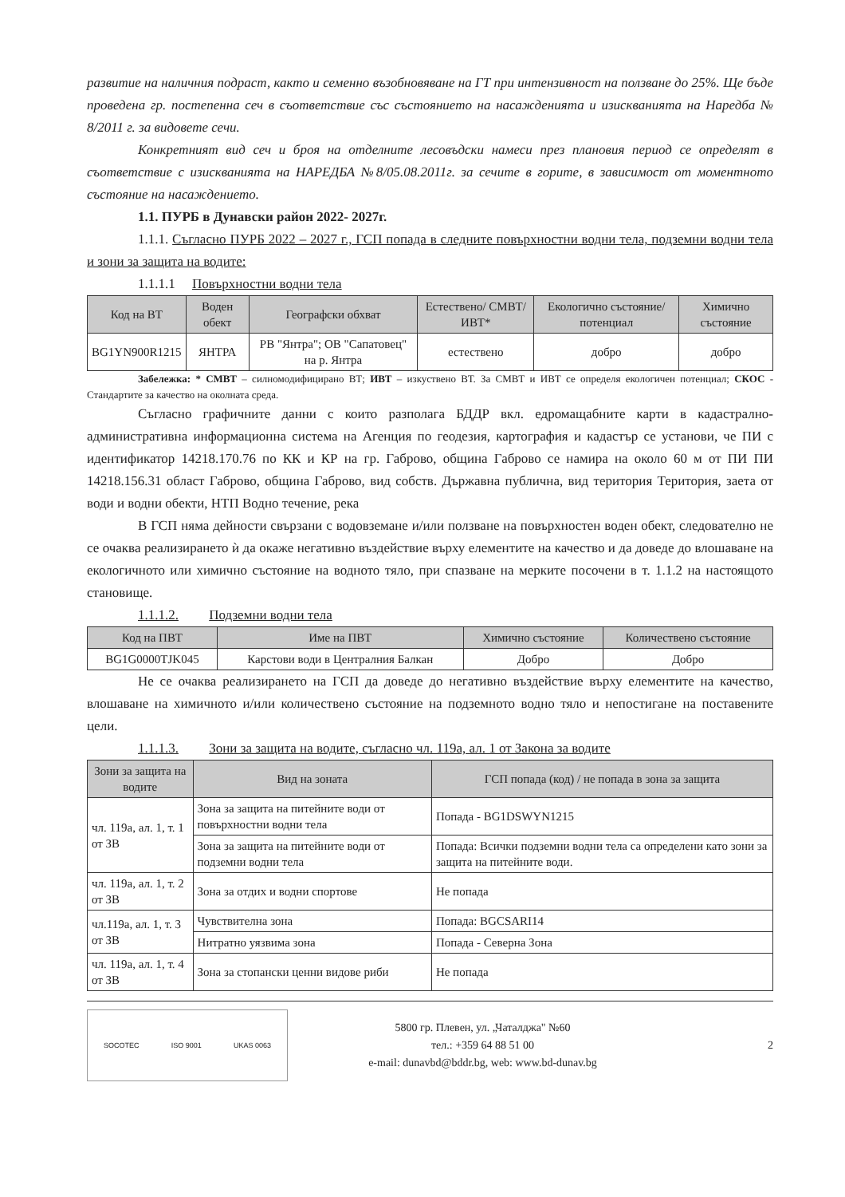развитие на наличния подраст, както и семенно възобновяване на ГТ при интензивност на ползване до 25%. Ще бъде проведена гр. постепенна сеч в съответствие със състоянието на насажденията и изискванията на Наредба № 8/2011 г. за видовете сечи.
Конкретният вид сеч и броя на отделните лесовъдски намеси през плановия период се определят в съответствие с изискванията на НАРЕДБА №8/05.08.2011г. за сечите в горите, в зависимост от моментното състояние на насаждението.
1.1. ПУРБ в Дунавски район 2022- 2027г.
1.1.1. Съгласно ПУРБ 2022 – 2027 г., ГСП попада в следните повърхностни водни тела, подземни водни тела и зони за защита на водите:
1.1.1.1 Повърхностни водни тела
| Код на ВТ | Воден обект | Географски обхват | Естествено/ СМВТ/ИВТ* | Екологично състояние/ потенциал | Химично състояние |
| --- | --- | --- | --- | --- | --- |
| BG1YN900R1215 | ЯНТРА | РВ "Янтра"; ОВ "Сапатовец" на р. Янтра | естествено | добро | добро |
Забележка: * СМВТ – силномодифицирано ВТ; ИВТ – изкуствено ВТ. За СМВТ и ИВТ се определя екологичен потенциал; СКОС - Стандартите за качество на околната среда.
Съгласно графичните данни с които разполага БДДР вкл. едромащабните карти в кадастрално-административна информационна система на Агенция по геодезия, картография и кадастър се установи, че ПИ с идентификатор 14218.170.76 по КК и КР на гр. Габрово, община Габрово се намира на около 60 м от ПИ ПИ 14218.156.31 област Габрово, община Габрово, вид собств. Държавна публична, вид територия Територия, заета от води и водни обекти, НТП Водно течение, река
В ГСП няма дейности свързани с водовземане и/или ползване на повърхностен воден обект, следователно не се очаква реализирането ѝ да окаже негативно въздействие върху елементите на качество и да доведе до влошаване на екологичното или химично състояние на водното тяло, при спазване на мерките посочени в т. 1.1.2 на настоящото становище.
1.1.1.2. Подземни водни тела
| Код на ПВТ | Име на ПВТ | Химично състояние | Количествено състояние |
| --- | --- | --- | --- |
| BG1G0000TJK045 | Карстови води в Централния Балкан | Добро | Добро |
Не се очаква реализирането на ГСП да доведе до негативно въздействие върху елементите на качество, влошаване на химичното и/или количествено състояние на подземното водно тяло и непостигане на поставените цели.
1.1.1.3. Зони за защита на водите, съгласно чл. 119а, ал. 1 от Закона за водите
| Зони за защита на водите | Вид на зоната | ГСП попада (код) / не попада в зона за защита |
| --- | --- | --- |
| чл. 119а, ал. 1, т. 1 от ЗВ | Зона за защита на питейните води от повърхностни водни тела | Попада - BG1DSWYN1215 |
| | Зона за защита на питейните води от подземни водни тела | Попада: Всички подземни водни тела са определени като зони за защита на питейните води. |
| чл. 119а, ал. 1, т. 2 от ЗВ | Зона за отдих и водни спортове | Не попада |
| чл.119а, ал. 1, т. 3 от ЗВ | Чувствителна зона | Попада: BGCSARI14 |
| | Нитратно уязвима зона | Попада - Северна Зона |
| чл. 119а, ал. 1, т. 4 от ЗВ | Зона за стопански ценни видове риби | Не попада |
SOCOTEC ISO 9001 UKAS 0063
5800 гр. Плевен, ул. „Чаталджа" №60
тел.: +359 64 88 51 00
e-mail: dunavbd@bddr.bg, web: www.bd-dunav.bg
2